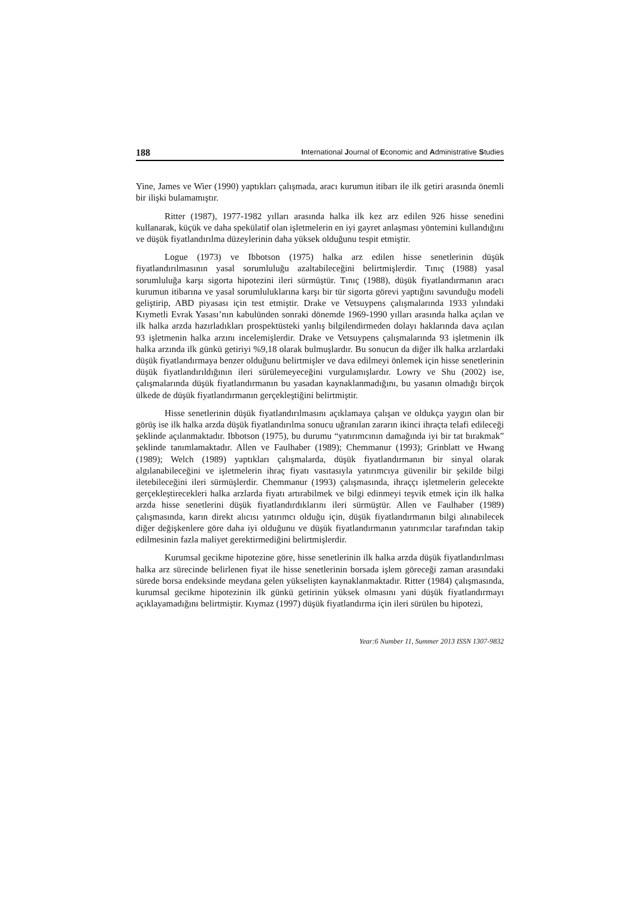188 International Journal of Economic and Administrative Studies
Yine, James ve Wier (1990) yaptıkları çalışmada, aracı kurumun itibarı ile ilk getiri arasında önemli bir ilişki bulamamıştır.
Ritter (1987), 1977-1982 yılları arasında halka ilk kez arz edilen 926 hisse senedini kullanarak, küçük ve daha spekülatif olan işletmelerin en iyi gayret anlaşması yöntemini kullandığını ve düşük fiyatlandırılma düzeylerinin daha yüksek olduğunu tespit etmiştir.
Logue (1973) ve Ibbotson (1975) halka arz edilen hisse senetlerinin düşük fiyatlandırılmasının yasal sorumluluğu azaltabileceğini belirtmişlerdir. Tınıç (1988) yasal sorumluluğa karşı sigorta hipotezini ileri sürmüştür. Tınıç (1988), düşük fiyatlandırmanın aracı kurumun itibarına ve yasal sorumluluklarına karşı bir tür sigorta görevi yaptığını savunduğu modeli geliştirip, ABD piyasası için test etmiştir. Drake ve Vetsuypens çalışmalarında 1933 yılındaki Kıymetli Evrak Yasası’nın kabulünden sonraki dönemde 1969-1990 yılları arasında halka açılan ve ilk halka arzda hazırladıkları prospektüsteki yanlış bilgilendirmeden dolayı haklarında dava açılan 93 işletmenin halka arzını incelemişlerdir. Drake ve Vetsuypens çalışmalarında 93 işletmenin ilk halka arzında ilk günkü getiriyi %9,18 olarak bulmuşlardır. Bu sonucun da diğer ilk halka arzlardaki düşük fiyatlandırmaya benzer olduğunu belirtmişler ve dava edilmeyi önlemek için hisse senetlerinin düşük fiyatlandırıldığının ileri sürülemeyeceğini vurgulamışlardır. Lowry ve Shu (2002) ise, çalışmalarında düşük fiyatlandırmanın bu yasadan kaynaklanmadığını, bu yasanın olmadığı birçok ülkede de düşük fiyatlandırmanın gerçekleştiğini belirtmiştir.
Hisse senetlerinin düşük fiyatlandırılmasını açıklamaya çalışan ve oldukça yaygın olan bir görüş ise ilk halka arzda düşük fiyatlandırılma sonucu uğranılan zararın ikinci ihraçta telafi edileceği şeklinde açılanmaktadır. Ibbotson (1975), bu durumu “yatırımcının damağında iyi bir tat bırakmak” şeklinde tanımlamaktadır. Allen ve Faulhaber (1989); Chemmanur (1993); Grinblatt ve Hwang (1989); Welch (1989) yaptıkları çalışmalarda, düşük fiyatlandırmanın bir sinyal olarak algılanabileceğini ve işletmelerin ihraç fiyatı vasıtasıyla yatırımcıya güvenilir bir şekilde bilgi iletebileceğini ileri sürmüşlerdir. Chemmanur (1993) çalışmasında, ihraççı işletmelerin gelecekte gerçekleştirecekleri halka arzlarda fiyatı artırabilmek ve bilgi edinmeyi teşvik etmek için ilk halka arzda hisse senetlerini düşük fiyatlandırdıklarını ileri sürmüştür. Allen ve Faulhaber (1989) çalışmasında, karın direkt alıcısı yatırımcı olduğu için, düşük fiyatlandırmanın bilgi alınabilecek diğer değişkenlere göre daha iyi olduğunu ve düşük fiyatlandırmanın yatırımcılar tarafından takip edilmesinin fazla maliyet gerektirmediğini belirtmişlerdir.
Kurumsal gecikme hipotezine göre, hisse senetlerinin ilk halka arzda düşük fiyatlandırılması halka arz sürecinde belirlenen fiyat ile hisse senetlerinin borsada işlem göreceği zaman arasındaki sürede borsa endeksinde meydana gelen yükselişten kaynaklanmaktadır. Ritter (1984) çalışmasında, kurumsal gecikme hipotezinin ilk günkü getirinin yüksek olmasını yani düşük fiyatlandırmayı açıklayamadığını belirtmiştir. Kıymaz (1997) düşük fiyatlandırma için ileri sürülen bu hipotezi,
Year:6 Number 11, Summer 2013 ISSN 1307-9832